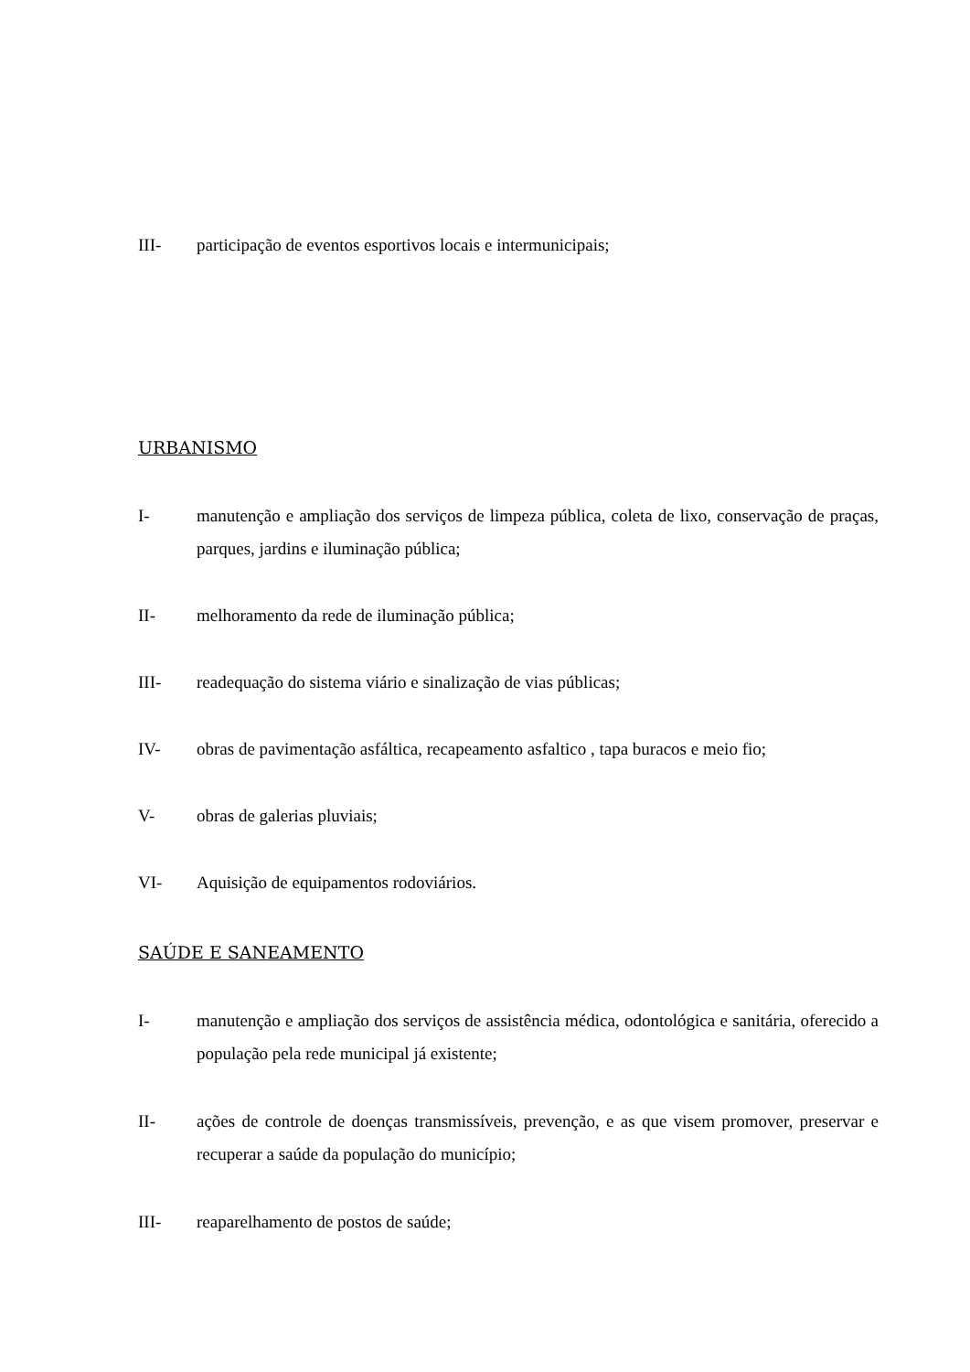III- participação de eventos esportivos locais e intermunicipais;
URBANISMO
I- manutenção e ampliação dos serviços de limpeza pública, coleta de lixo, conservação de praças, parques, jardins e iluminação pública;
II- melhoramento da rede de iluminação pública;
III- readequação do sistema viário e sinalização de vias públicas;
IV- obras de pavimentação asfáltica, recapeamento asfaltico , tapa buracos e meio fio;
V- obras de galerias pluviais;
VI- Aquisição de equipamentos rodoviários.
SAÚDE E SANEAMENTO
I- manutenção e ampliação dos serviços de assistência médica, odontológica e sanitária, oferecido a população pela rede municipal já existente;
II- ações de controle de doenças transmissíveis, prevenção, e as que visem promover, preservar e recuperar a saúde da população do município;
III- reaparelhamento de postos de saúde;